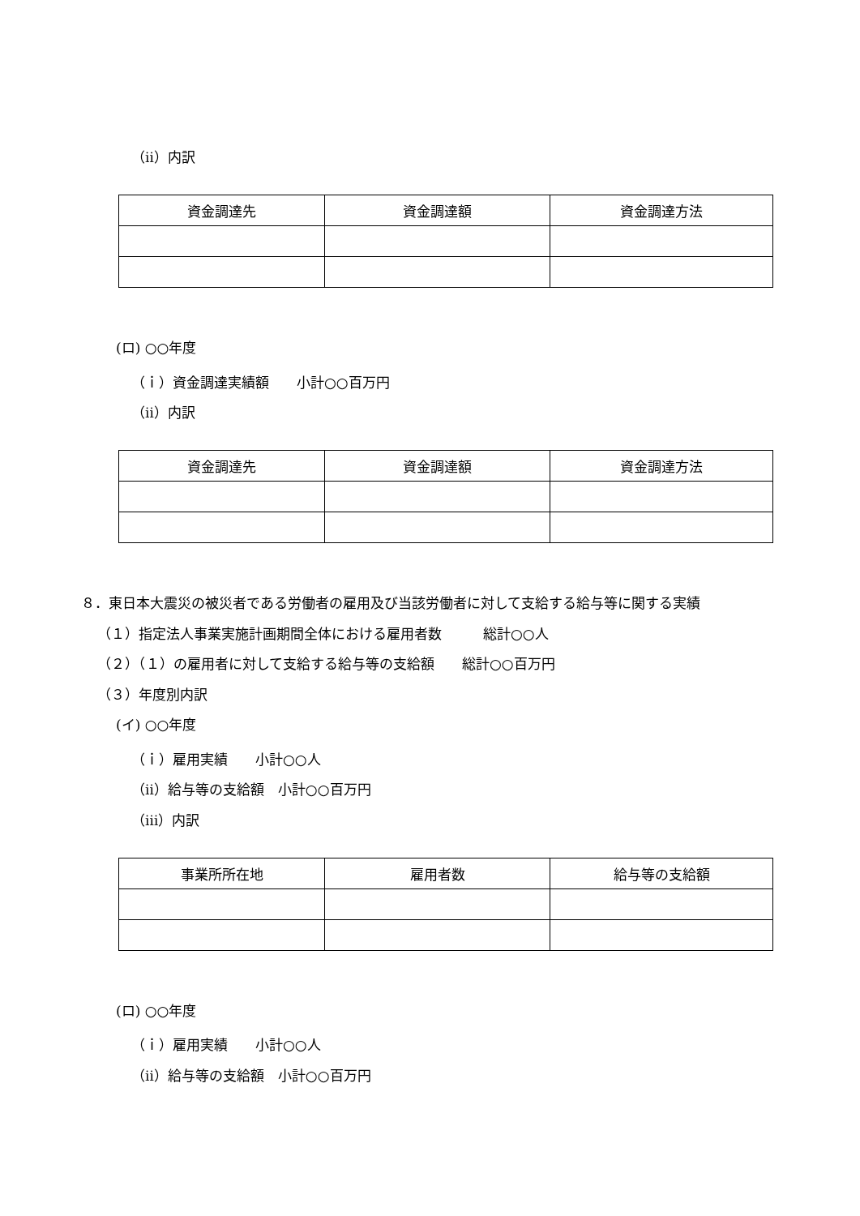（ⅱ）内訳
| 資金調達先 | 資金調達額 | 資金調達方法 |
| --- | --- | --- |
(ロ) ○○年度
（ｉ）資金調達実績額　　小計○○百万円
（ⅱ）内訳
| 資金調達先 | 資金調達額 | 資金調達方法 |
| --- | --- | --- |
８．東日本大震災の被災者である労働者の雇用及び当該労働者に対して支給する給与等に関する実績
（１）指定法人事業実施計画期間全体における雇用者数　　　総計○○人
（２）（１）の雇用者に対して支給する給与等の支給額　　総計○○百万円
（３）年度別内訳
(イ) ○○年度
（ｉ）雇用実績　　小計○○人
（ⅱ）給与等の支給額　小計○○百万円
（ⅲ）内訳
| 事業所所在地 | 雇用者数 | 給与等の支給額 |
| --- | --- | --- |
(ロ) ○○年度
（ｉ）雇用実績　　小計○○人
（ⅱ）給与等の支給額　小計○○百万円